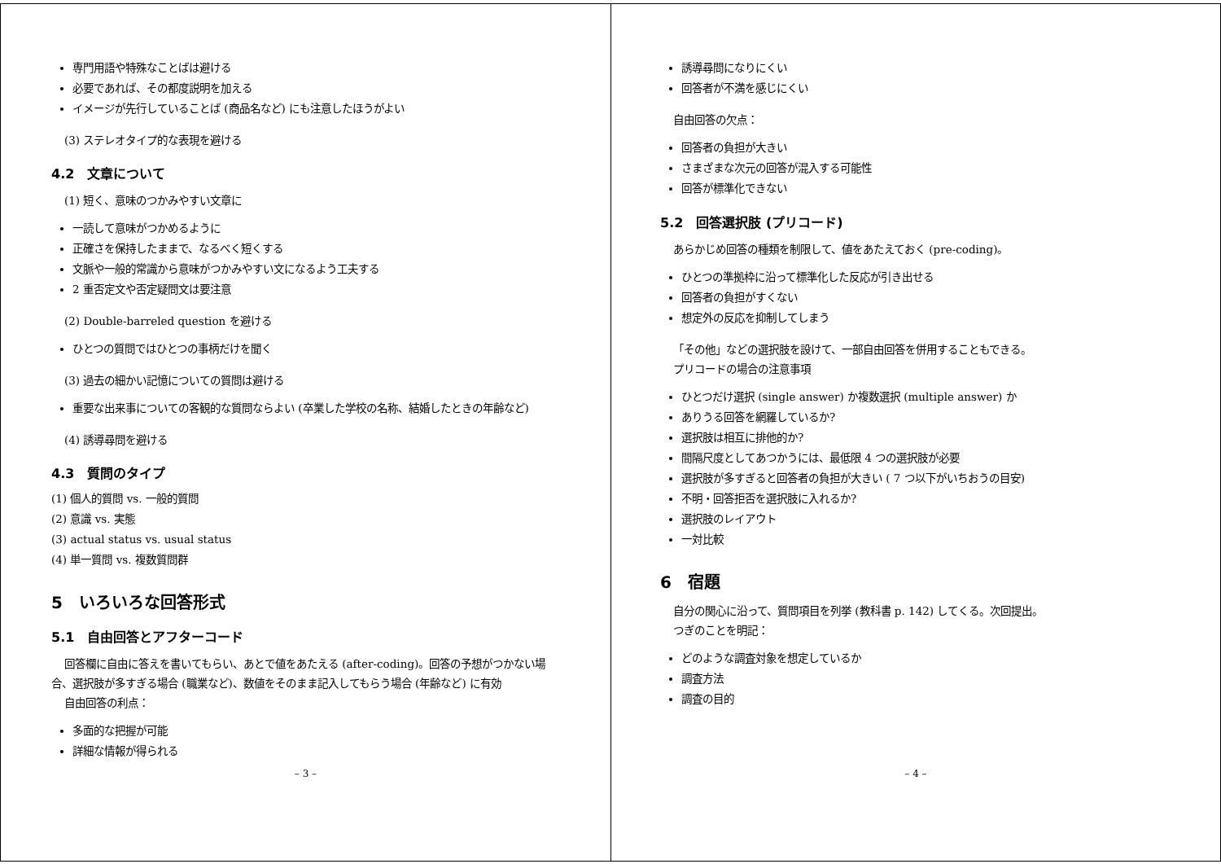専門用語や特殊なことばは避ける
必要であれば、その都度説明を加える
イメージが先行していることば (商品名など) にも注意したほうがよい
(3) ステレオタイプ的な表現を避ける
4.2　文章について
(1) 短く、意味のつかみやすい文章に
一読して意味がつかめるように
正確さを保持したままで、なるべく短くする
文脈や一般的常識から意味がつかみやすい文になるよう工夫する
2 重否定文や否定疑問文は要注意
(2) Double-barreled question を避ける
ひとつの質問ではひとつの事柄だけを聞く
(3) 過去の細かい記憶についての質問は避ける
重要な出来事についての客観的な質問ならよい (卒業した学校の名称、結婚したときの年齢など)
(4) 誘導尋問を避ける
4.3　質問のタイプ
(1) 個人的質問 vs. 一般的質問
(2) 意識 vs. 実態
(3) actual status vs. usual status
(4) 単一質問 vs. 複数質問群
5　いろいろな回答形式
5.1　自由回答とアフターコード
回答欄に自由に答えを書いてもらい、あとで値をあたえる (after-coding)。回答の予想がつかない場合、選択肢が多すぎる場合 (職業など)、数値をそのまま記入してもらう場合 (年齢など) に有効
自由回答の利点：
多面的な把握が可能
詳細な情報が得られる
– 3 –
誘導尋問になりにくい
回答者が不満を感じにくい
自由回答の欠点：
回答者の負担が大きい
さまざまな次元の回答が混入する可能性
回答が標準化できない
5.2　回答選択肢 (プリコード)
あらかじめ回答の種類を制限して、値をあたえておく (pre-coding)。
ひとつの準拠枠に沿って標準化した反応が引き出せる
回答者の負担がすくない
想定外の反応を抑制してしまう
「その他」などの選択肢を設けて、一部自由回答を併用することもできる。
プリコードの場合の注意事項
ひとつだけ選択 (single answer) か複数選択 (multiple answer) か
ありうる回答を網羅しているか?
選択肢は相互に排他的か?
間隔尺度としてあつかうには、最低限 4 つの選択肢が必要
選択肢が多すぎると回答者の負担が大きい ( 7 つ以下がいちおうの目安)
不明・回答拒否を選択肢に入れるか?
選択肢のレイアウト
一対比較
6　宿題
自分の関心に沿って、質問項目を列挙 (教科書 p. 142) してくる。次回提出。
つぎのことを明記：
どのような調査対象を想定しているか
調査方法
調査の目的
– 4 –